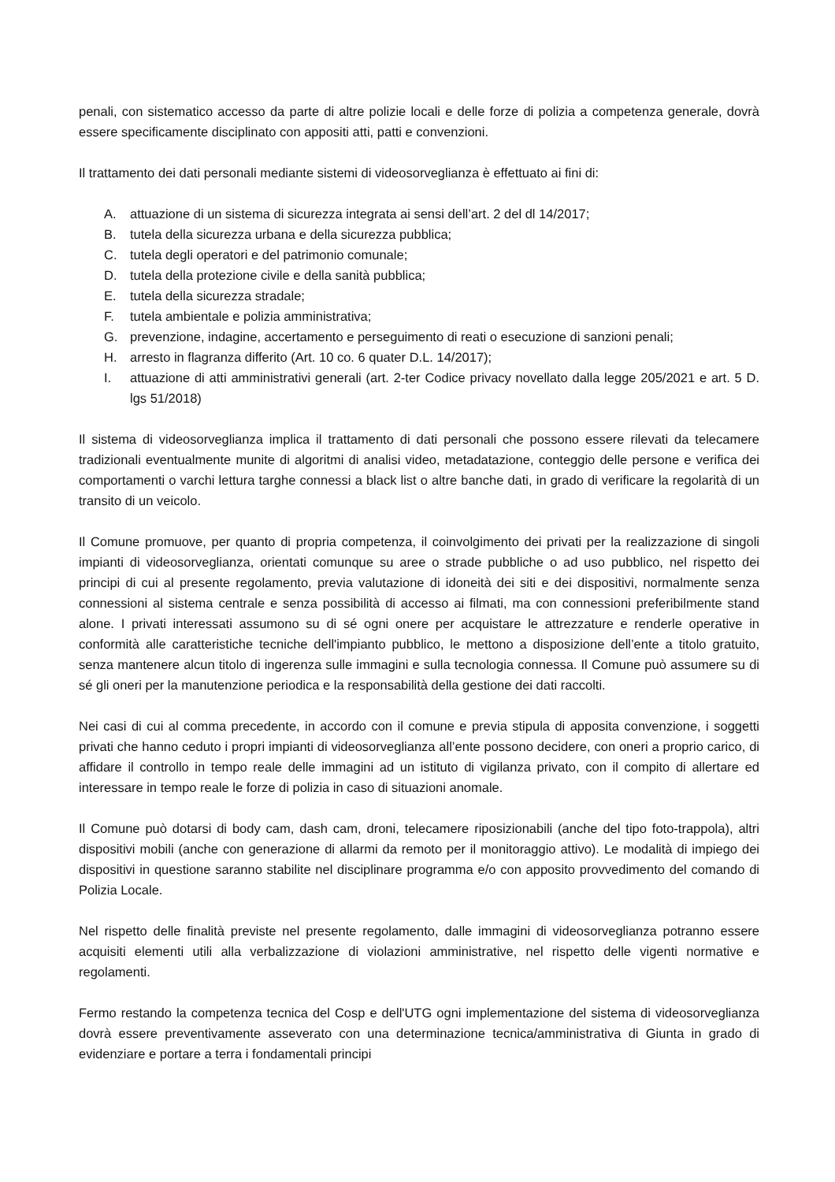penali, con sistematico accesso da parte di altre polizie locali e delle forze di polizia a competenza generale, dovrà essere specificamente disciplinato con appositi atti, patti e convenzioni.
Il trattamento dei dati personali mediante sistemi di videosorveglianza è effettuato ai fini di:
A. attuazione di un sistema di sicurezza integrata ai sensi dell’art. 2 del dl 14/2017;
B. tutela della sicurezza urbana e della sicurezza pubblica;
C. tutela degli operatori e del patrimonio comunale;
D. tutela della protezione civile e della sanità pubblica;
E. tutela della sicurezza stradale;
F. tutela ambientale e polizia amministrativa;
G. prevenzione, indagine, accertamento e perseguimento di reati o esecuzione di sanzioni penali;
H. arresto in flagranza differito (Art. 10 co. 6 quater D.L. 14/2017);
I. attuazione di atti amministrativi generali (art. 2-ter Codice privacy novellato dalla legge 205/2021 e art. 5 D. lgs 51/2018)
Il sistema di videosorveglianza implica il trattamento di dati personali che possono essere rilevati da telecamere tradizionali eventualmente munite di algoritmi di analisi video, metadatazione, conteggio delle persone e verifica dei comportamenti o varchi lettura targhe connessi a black list o altre banche dati, in grado di verificare la regolarità di un transito di un veicolo.
Il Comune promuove, per quanto di propria competenza, il coinvolgimento dei privati per la realizzazione di singoli impianti di videosorveglianza, orientati comunque su aree o strade pubbliche o ad uso pubblico, nel rispetto dei principi di cui al presente regolamento, previa valutazione di idoneità dei siti e dei dispositivi, normalmente senza connessioni al sistema centrale e senza possibilità di accesso ai filmati, ma con connessioni preferibilmente stand alone. I privati interessati assumono su di sé ogni onere per acquistare le attrezzature e renderle operative in conformità alle caratteristiche tecniche dell'impianto pubblico, le mettono a disposizione dell’ente a titolo gratuito, senza mantenere alcun titolo di ingerenza sulle immagini e sulla tecnologia connessa. Il Comune può assumere su di sé gli oneri per la manutenzione periodica e la responsabilità della gestione dei dati raccolti.
Nei casi di cui al comma precedente, in accordo con il comune e previa stipula di apposita convenzione, i soggetti privati che hanno ceduto i propri impianti di videosorveglianza all’ente possono decidere, con oneri a proprio carico, di affidare il controllo in tempo reale delle immagini ad un istituto di vigilanza privato, con il compito di allertare ed interessare in tempo reale le forze di polizia in caso di situazioni anomale.
Il Comune può dotarsi di body cam, dash cam, droni, telecamere riposizionabili (anche del tipo foto-trappola), altri dispositivi mobili (anche con generazione di allarmi da remoto per il monitoraggio attivo). Le modalità di impiego dei dispositivi in questione saranno stabilite nel disciplinare programma e/o con apposito provvedimento del comando di Polizia Locale.
Nel rispetto delle finalità previste nel presente regolamento, dalle immagini di videosorveglianza potranno essere acquisiti elementi utili alla verbalizzazione di violazioni amministrative, nel rispetto delle vigenti normative e regolamenti.
Fermo restando la competenza tecnica del Cosp e dell'UTG ogni implementazione del sistema di videosorveglianza dovrà essere preventivamente asseverato con una determinazione tecnica/amministrativa di Giunta in grado di evidenziare e portare a terra i fondamentali principi